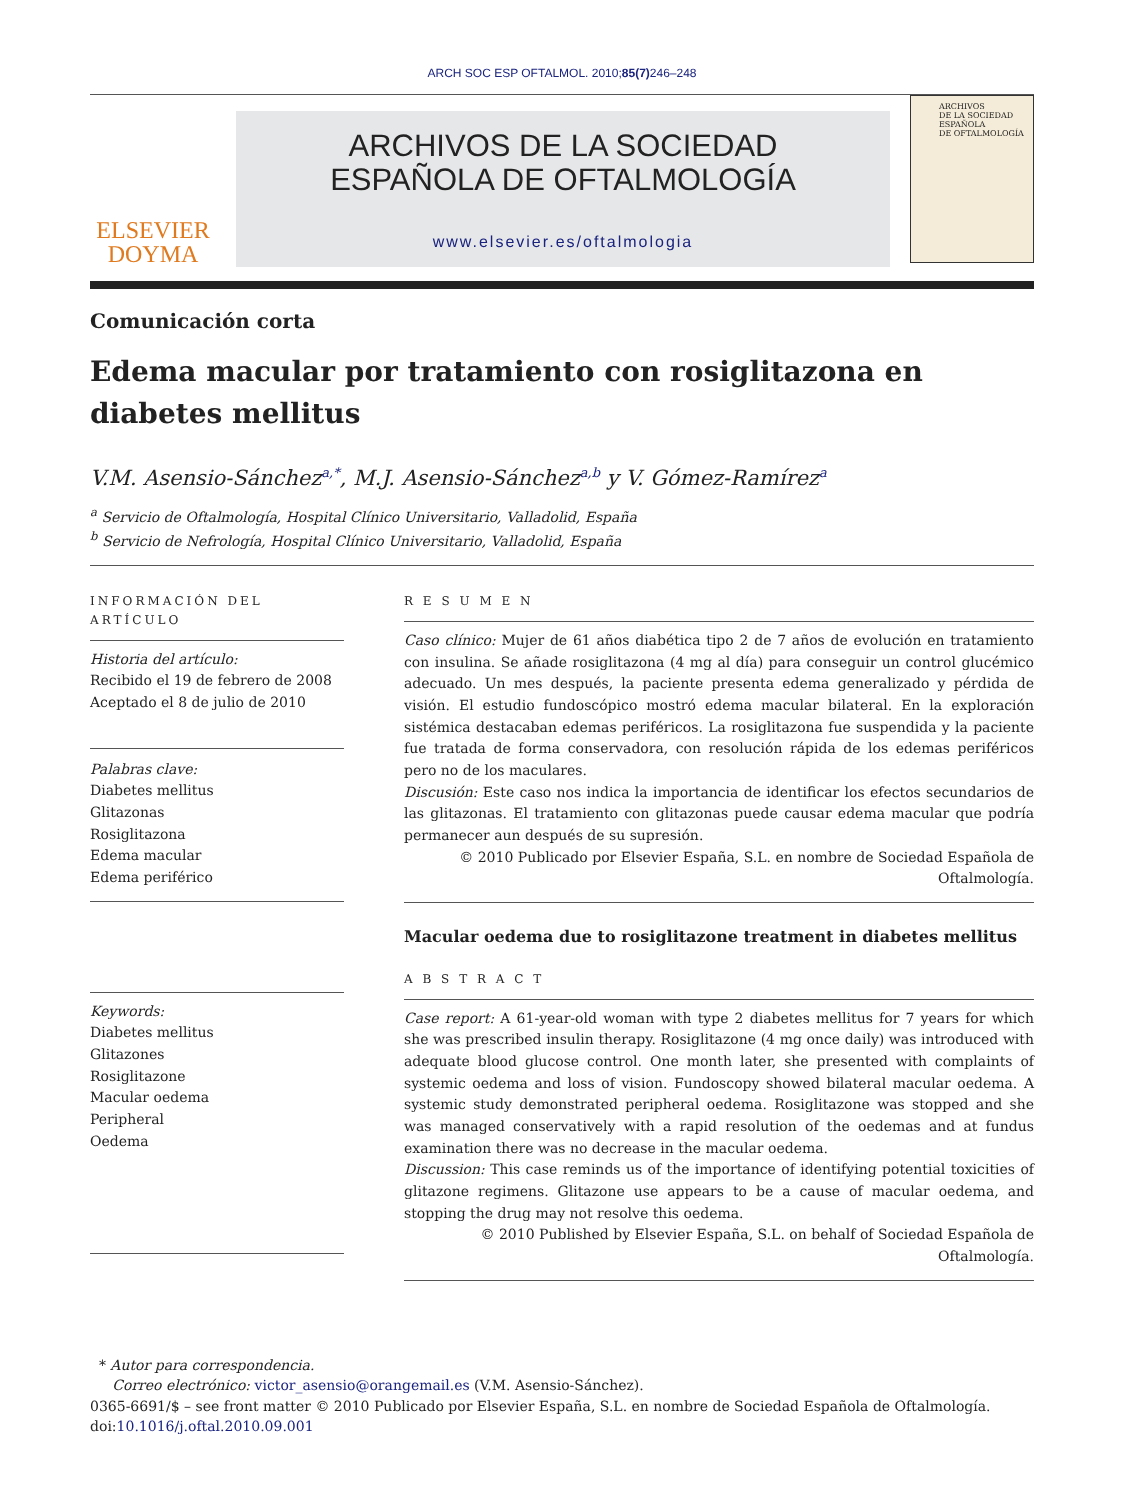ARCH SOC ESP OFTALMOL. 2010;85(7) 246–248
ELSEVIER
DOYMA
ARCHIVOS DE LA SOCIEDAD
ESPAÑOLA DE OFTALMOLOGÍA
www.elsevier.es/oftalmologia
ARCHIVOS
DE LA SOCIEDAD
ESPAÑOLA
DE OFTALMOLOGÍA
Comunicación corta
Edema macular por tratamiento con rosiglitazona en diabetes mellitus
V.M. Asensio-Sánchez<sup>a,*</sup>, M.J. Asensio-Sánchez<sup>a,b</sup> y V. Gómez-Ramírez<sup>a</sup>
<sup>a</sup> Servicio de Oftalmología, Hospital Clínico Universitario, Valladolid, España
<sup>b</sup> Servicio de Nefrología, Hospital Clínico Universitario, Valladolid, España
INFORMACIÓN DEL ARTÍCULO
Historia del artículo:
Recibido el 19 de febrero de 2008
Aceptado el 8 de julio de 2010
Palabras clave:
Diabetes mellitus
Glitazonas
Rosiglitazona
Edema macular
Edema periférico
Keywords:
Diabetes mellitus
Glitazones
Rosiglitazone
Macular oedema
Peripheral
Oedema
R E S U M E N
Caso clínico: Mujer de 61 años diabética tipo 2 de 7 años de evolución en tratamiento con insulina. Se añade rosiglitazona (4 mg al día) para conseguir un control glucémico adecuado. Un mes después, la paciente presenta edema generalizado y pérdida de visión. El estudio fundoscópico mostró edema macular bilateral. En la exploración sistémica destacaban edemas periféricos. La rosiglitazona fue suspendida y la paciente fue tratada de forma conservadora, con resolución rápida de los edemas periféricos pero no de los maculares.
Discusión: Este caso nos indica la importancia de identificar los efectos secundarios de las glitazonas. El tratamiento con glitazonas puede causar edema macular que podría permanecer aun después de su supresión.
© 2010 Publicado por Elsevier España, S.L. en nombre de Sociedad Española de Oftalmología.
Macular oedema due to rosiglitazone treatment in diabetes mellitus
A B S T R A C T
Case report: A 61-year-old woman with type 2 diabetes mellitus for 7 years for which she was prescribed insulin therapy. Rosiglitazone (4 mg once daily) was introduced with adequate blood glucose control. One month later, she presented with complaints of systemic oedema and loss of vision. Fundoscopy showed bilateral macular oedema. A systemic study demonstrated peripheral oedema. Rosiglitazone was stopped and she was managed conservatively with a rapid resolution of the oedemas and at fundus examination there was no decrease in the macular oedema.
Discussion: This case reminds us of the importance of identifying potential toxicities of glitazone regimens. Glitazone use appears to be a cause of macular oedema, and stopping the drug may not resolve this oedema.
© 2010 Published by Elsevier España, S.L. on behalf of Sociedad Española de Oftalmología.
* Autor para correspondencia.
Correo electrónico: victor_asensio@orangemail.es (V.M. Asensio-Sánchez).
0365-6691/$ – see front matter © 2010 Publicado por Elsevier España, S.L. en nombre de Sociedad Española de Oftalmología.
doi:10.1016/j.oftal.2010.09.001